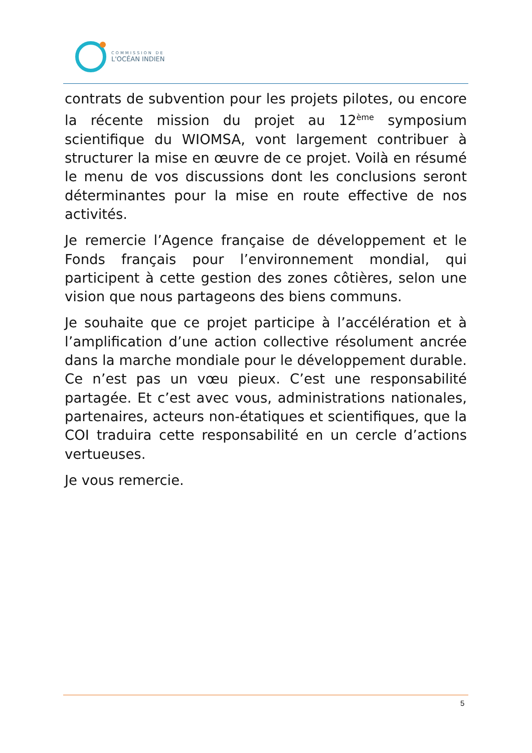COMMISSION DE
L'OCÉAN INDIEN
contrats de subvention pour les projets pilotes, ou encore la récente mission du projet au 12<sup>ème</sup> symposium scientifique du WIOMSA, vont largement contribuer à structurer la mise en œuvre de ce projet. Voilà en résumé le menu de vos discussions dont les conclusions seront déterminantes pour la mise en route effective de nos activités.
Je remercie l’Agence française de développement et le Fonds français pour l’environnement mondial, qui participent à cette gestion des zones côtières, selon une vision que nous partageons des biens communs.
Je souhaite que ce projet participe à l’accélération et à l’amplification d’une action collective résolument ancrée dans la marche mondiale pour le développement durable. Ce n’est pas un vœu pieux. C’est une responsabilité partagée. Et c’est avec vous, administrations nationales, partenaires, acteurs non-étatiques et scientifiques, que la COI traduira cette responsabilité en un cercle d’actions vertueuses.
Je vous remercie.
5